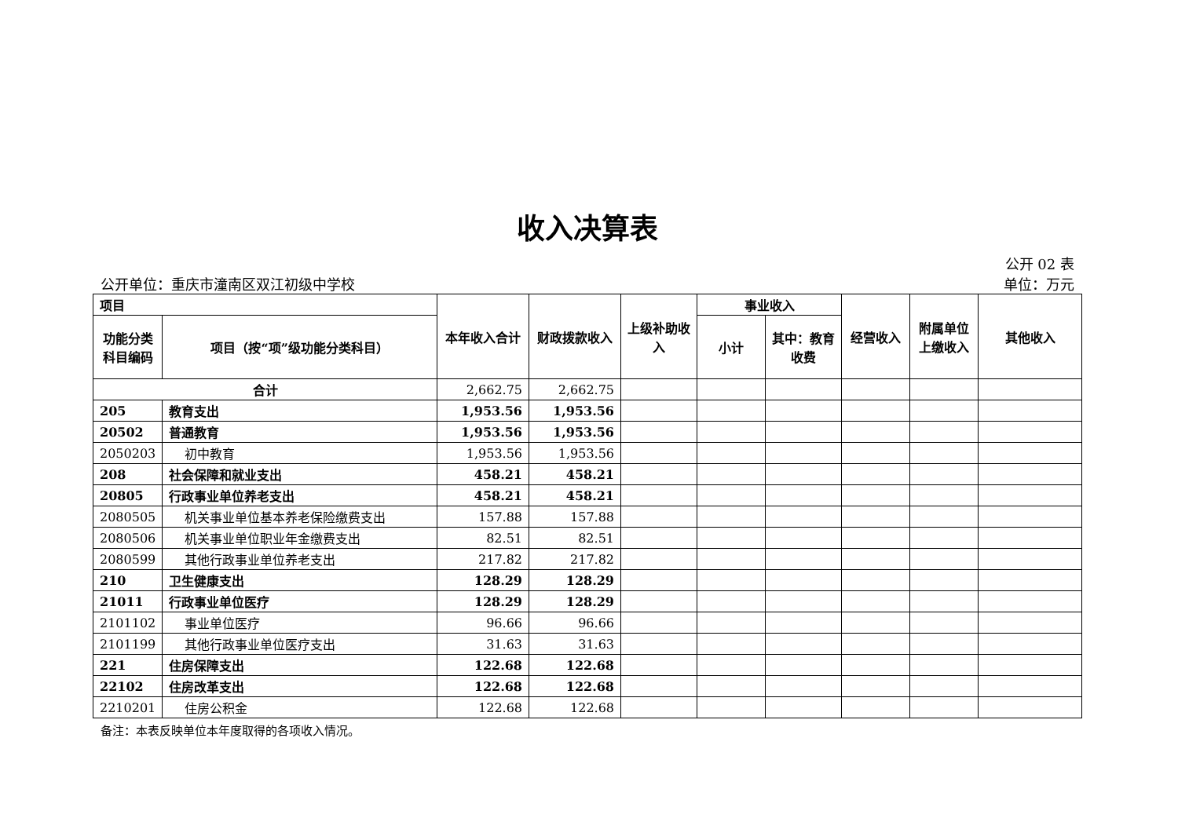收入决算表
公开 02 表
公开单位：重庆市潼南区双江初级中学校 单位：万元
| 项目 | | 本年收入合计 | 财政拨款收入 | 上级补助收入 | 事业收入 | | 经营收入 | 附属单位上缴收入 | 其他收入 |
| --- | --- | --- | --- | --- | --- | --- | --- | --- | --- |
| 功能分类科目编码 | 项目（按“项”级功能分类科目） | | | | 小计 | 其中：教育收费 | | | |
| 合计 | | 2,662.75 | 2,662.75 | | | | | | |
| 205 | 教育支出 | 1,953.56 | 1,953.56 | | | | | | |
| 20502 | 普通教育 | 1,953.56 | 1,953.56 | | | | | | |
| 2050203 | 初中教育 | 1,953.56 | 1,953.56 | | | | | | |
| 208 | 社会保障和就业支出 | 458.21 | 458.21 | | | | | | |
| 20805 | 行政事业单位养老支出 | 458.21 | 458.21 | | | | | | |
| 2080505 | 机关事业单位基本养老保险缴费支出 | 157.88 | 157.88 | | | | | | |
| 2080506 | 机关事业单位职业年金缴费支出 | 82.51 | 82.51 | | | | | | |
| 2080599 | 其他行政事业单位养老支出 | 217.82 | 217.82 | | | | | | |
| 210 | 卫生健康支出 | 128.29 | 128.29 | | | | | | |
| 21011 | 行政事业单位医疗 | 128.29 | 128.29 | | | | | | |
| 2101102 | 事业单位医疗 | 96.66 | 96.66 | | | | | | |
| 2101199 | 其他行政事业单位医疗支出 | 31.63 | 31.63 | | | | | | |
| 221 | 住房保障支出 | 122.68 | 122.68 | | | | | | |
| 22102 | 住房改革支出 | 122.68 | 122.68 | | | | | | |
| 2210201 | 住房公积金 | 122.68 | 122.68 | | | | | | |
备注：本表反映单位本年度取得的各项收入情况。